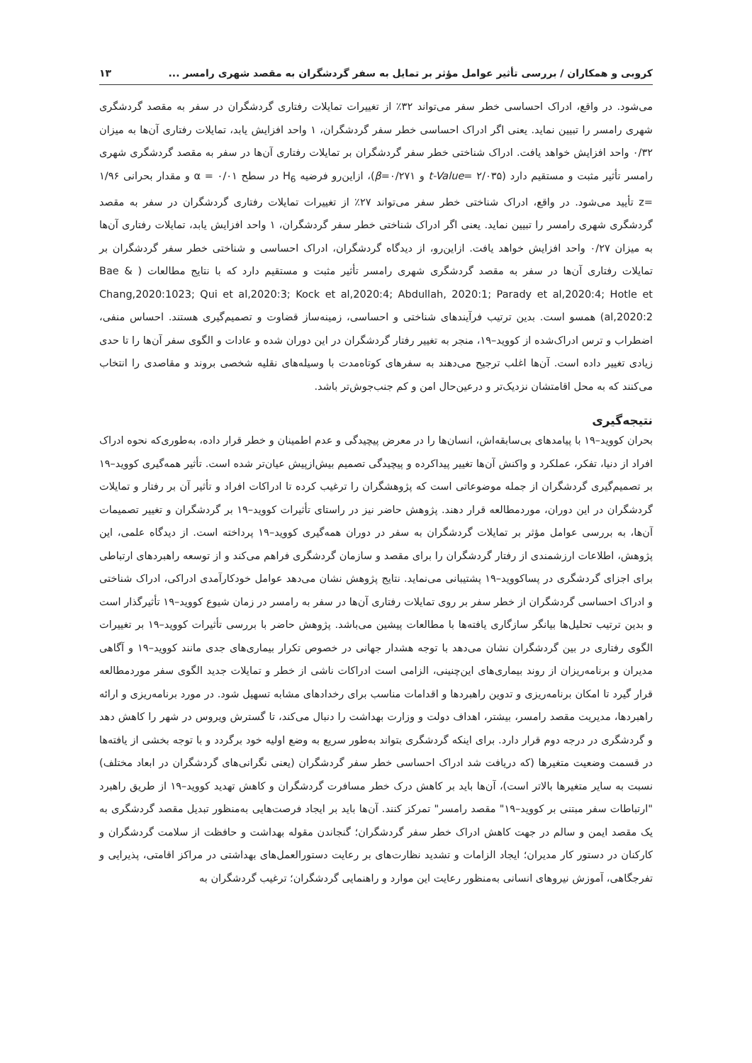کروبی و همکاران / بررسی تأثیر عوامل مؤثر بر تمایل به سفر گردشگران به مقصد شهری رامسر ... ۱۳
می‌شود. در واقع، ادراک احساسی خطر سفر می‌تواند ۳۲٪ از تغییرات تمایلات رفتاری گردشگران در سفر به مقصد گردشگری شهری رامسر را تبیین نماید. یعنی اگر ادراک احساسی خطر سفر گردشگران، ۱ واحد افزایش یابد، تمایلات رفتاری آن‌ها به میزان ۰/۳۲ واحد افزایش خواهد یافت. ادراک شناختی خطر سفر گردشگران بر تمایلات رفتاری آن‌ها در سفر به مقصد گردشگری شهری رامسر تأثیر مثبت و مستقیم دارد (t-Value= ۲/۰۳۵ و β=۰/۲۷۱)، ازاین‌رو فرضیه H<sub>6</sub> در سطح ۰/۰۱ = α و مقدار بحرانی ۱/۹۶ =z تأیید می‌شود. در واقع، ادراک شناختی خطر سفر می‌تواند ۲۷٪ از تغییرات تمایلات رفتاری گردشگران در سفر به مقصد گردشگری شهری رامسر را تبیین نماید. یعنی اگر ادراک شناختی خطر سفر گردشگران، ۱ واحد افزایش یابد، تمایلات رفتاری آن‌ها به میزان ۰/۲۷ واحد افزایش خواهد یافت. ازاین‌رو، از دیدگاه گردشگران، ادراک احساسی و شناختی خطر سفر گردشگران بر تمایلات رفتاری آن‌ها در سفر به مقصد گردشگری شهری رامسر تأثیر مثبت و مستقیم دارد که با نتایج مطالعات ( Bae & Chang,2020:1023; Qui et al,2020:3; Kock et al,2020:4; Abdullah, 2020:1; Parady et al,2020:4; Hotle et al,2020:2) همسو است. بدین ترتیب فرآیندهای شناختی و احساسی، زمینه‌ساز قضاوت و تصمیم‌گیری هستند. احساس منفی، اضطراب و ترس ادراک‌شده از کووید–۱۹، منجر به تغییر رفتار گردشگران در این دوران شده و عادات و الگوی سفر آن‌ها را تا حدی زیادی تغییر داده است. آن‌ها اغلب ترجیح می‌دهند به سفرهای کوتاه‌مدت با وسیله‌های نقلیه شخصی بروند و مقاصدی را انتخاب می‌کنند که به محل اقامتشان نزدیک‌تر و درعین‌حال امن و کم جنب‌جوش‌تر باشد.
نتیجه‌گیری
بحران کووید–۱۹ با پیامدهای بی‌سابقه‌اش، انسان‌ها را در معرض پیچیدگی و عدم اطمینان و خطر قرار داده، به‌طوری‌که نحوه ادراک افراد از دنیا، تفکر، عملکرد و واکنش آن‌ها تغییر پیداکرده و پیچیدگی تصمیم بیش‌ازپیش عیان‌تر شده است. تأثیر همه‌گیری کووید–۱۹ بر تصمیم‌گیری گردشگران از جمله موضوعاتی است که پژوهشگران را ترغیب کرده تا ادراکات افراد و تأثیر آن بر رفتار و تمایلات گردشگران در این دوران، موردمطالعه قرار دهند. پژوهش حاضر نیز در راستای تأثیرات کووید–۱۹ بر گردشگران و تغییر تصمیمات آن‌ها، به بررسی عوامل مؤثر بر تمایلات گردشگران به سفر در دوران همه‌گیری کووید–۱۹ پرداخته است. از دیدگاه علمی، این پژوهش، اطلاعات ارزشمندی از رفتار گردشگران را برای مقصد و سازمان گردشگری فراهم می‌کند و از توسعه راهبردهای ارتباطی برای اجزای گردشگری در پساکووید–۱۹ پشتیبانی می‌نماید. نتایج پژوهش نشان می‌دهد عوامل خودکارآمدی ادراکی، ادراک شناختی و ادراک احساسی گردشگران از خطر سفر بر روی تمایلات رفتاری آن‌ها در سفر به رامسر در زمان شیوع کووید–۱۹ تأثیرگذار است و بدین ترتیب تحلیل‌ها بیانگر سازگاری یافته‌ها با مطالعات پیشین می‌باشد. پژوهش حاضر با بررسی تأثیرات کووید–۱۹ بر تغییرات الگوی رفتاری در بین گردشگران نشان می‌دهد با توجه هشدار جهانی در خصوص تکرار بیماری‌های جدی مانند کووید–۱۹ و آگاهی مدیران و برنامه‌ریزان از روند بیماری‌های این‌چنینی، الزامی است ادراکات ناشی از خطر و تمایلات جدید الگوی سفر موردمطالعه قرار گیرد تا امکان برنامه‌ریزی و تدوین راهبردها و اقدامات مناسب برای رخدادهای مشابه تسهیل شود. در مورد برنامه‌ریزی و ارائه راهبردها، مدیریت مقصد رامسر، بیشتر، اهداف دولت و وزارت بهداشت را دنبال می‌کند، تا گسترش ویروس در شهر را کاهش دهد و گردشگری در درجه دوم قرار دارد. برای اینکه گردشگری بتواند به‌طور سریع به وضع اولیه خود برگردد و با توجه بخشی از یافته‌ها در قسمت وضعیت متغیرها (که دریافت شد ادراک احساسی خطر سفر گردشگران (یعنی نگرانی‌های گردشگران در ابعاد مختلف) نسبت به سایر متغیرها بالاتر است)، آن‌ها باید بر کاهش درک خطر مسافرت گردشگران و کاهش تهدید کووید–۱۹ از طریق راهبرد "ارتباطات سفر مبتنی بر کووید–۱۹" مقصد رامسر" تمرکز کنند. آن‌ها باید بر ایجاد فرصت‌هایی به‌منظور تبدیل مقصد گردشگری به یک مقصد ایمن و سالم در جهت کاهش ادراک خطر سفر گردشگران؛ گنجاندن مقوله بهداشت و حافظت از سلامت گردشگران و کارکنان در دستور کار مدیران؛ ایجاد الزامات و تشدید نظارت‌های بر رعایت دستورالعمل‌های بهداشتی در مراکز اقامتی، پذیرایی و تفرجگاهی، آموزش نیروهای انسانی به‌منظور رعایت این موارد و راهنمایی گردشگران؛ ترغیب گردشگران به